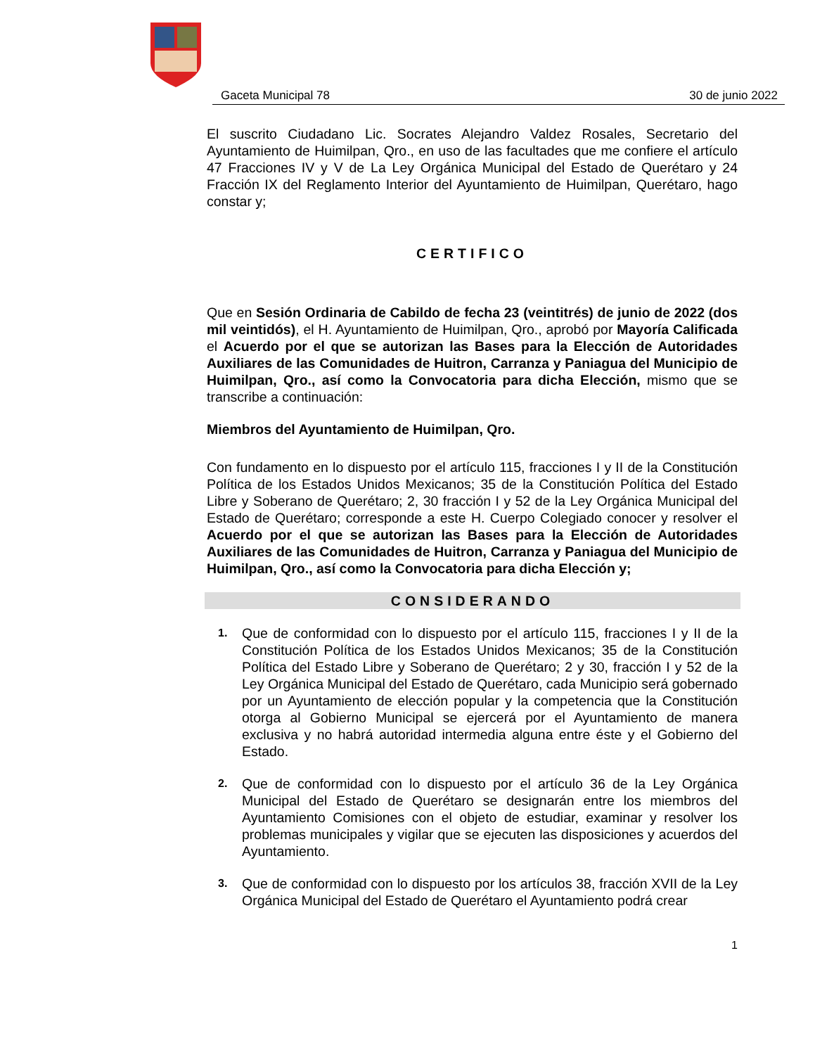Gaceta Municipal 78 30 de junio 2022
El suscrito Ciudadano Lic. Socrates Alejandro Valdez Rosales, Secretario del Ayuntamiento de Huimilpan, Qro., en uso de las facultades que me confiere el artículo 47 Fracciones IV y V de La Ley Orgánica Municipal del Estado de Querétaro y 24 Fracción IX del Reglamento Interior del Ayuntamiento de Huimilpan, Querétaro, hago constar y;
CERTIFICO
Que en Sesión Ordinaria de Cabildo de fecha 23 (veintitrés) de junio de 2022 (dos mil veintidós), el H. Ayuntamiento de Huimilpan, Qro., aprobó por Mayoría Calificada el Acuerdo por el que se autorizan las Bases para la Elección de Autoridades Auxiliares de las Comunidades de Huitron, Carranza y Paniagua del Municipio de Huimilpan, Qro., así como la Convocatoria para dicha Elección, mismo que se transcribe a continuación:
Miembros del Ayuntamiento de Huimilpan, Qro.
Con fundamento en lo dispuesto por el artículo 115, fracciones I y II de la Constitución Política de los Estados Unidos Mexicanos; 35 de la Constitución Política del Estado Libre y Soberano de Querétaro; 2, 30 fracción I y 52 de la Ley Orgánica Municipal del Estado de Querétaro; corresponde a este H. Cuerpo Colegiado conocer y resolver el Acuerdo por el que se autorizan las Bases para la Elección de Autoridades Auxiliares de las Comunidades de Huitron, Carranza y Paniagua del Municipio de Huimilpan, Qro., así como la Convocatoria para dicha Elección y;
CONSIDERANDO
1.
Que de conformidad con lo dispuesto por el artículo 115, fracciones I y II de la Constitución Política de los Estados Unidos Mexicanos; 35 de la Constitución Política del Estado Libre y Soberano de Querétaro; 2 y 30, fracción I y 52 de la Ley Orgánica Municipal del Estado de Querétaro, cada Municipio será gobernado por un Ayuntamiento de elección popular y la competencia que la Constitución otorga al Gobierno Municipal se ejercerá por el Ayuntamiento de manera exclusiva y no habrá autoridad intermedia alguna entre éste y el Gobierno del Estado.
2.
Que de conformidad con lo dispuesto por el artículo 36 de la Ley Orgánica Municipal del Estado de Querétaro se designarán entre los miembros del Ayuntamiento Comisiones con el objeto de estudiar, examinar y resolver los problemas municipales y vigilar que se ejecuten las disposiciones y acuerdos del Ayuntamiento.
3.
Que de conformidad con lo dispuesto por los artículos 38, fracción XVII de la Ley Orgánica Municipal del Estado de Querétaro el Ayuntamiento podrá crear
1